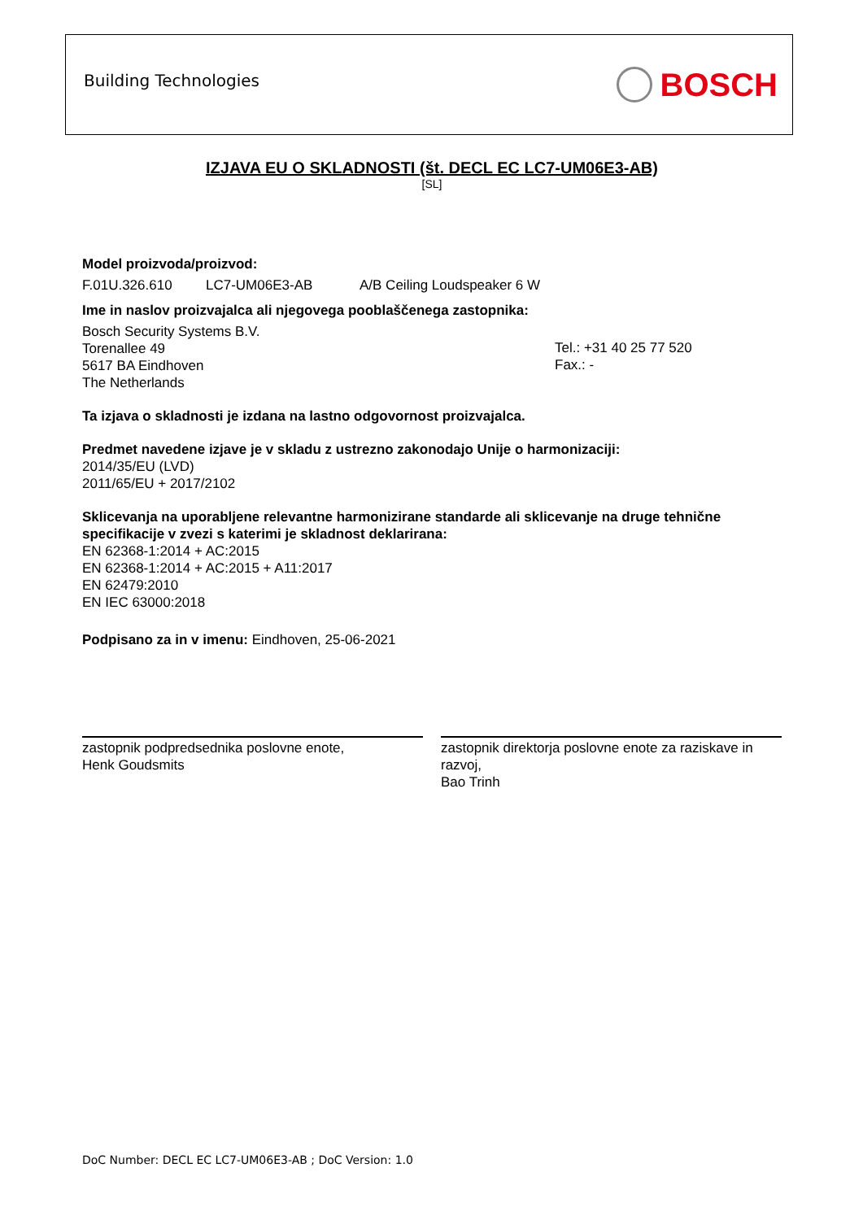Building Technologies
BOSCH
IZJAVA EU O SKLADNOSTI (št. DECL EC LC7-UM06E3-AB)
[SL]
Model proizvoda/proizvod:
F.01U.326.610 LC7-UM06E3-AB A/B Ceiling Loudspeaker 6 W
Ime in naslov proizvajalca ali njegovega pooblaščenega zastopnika:
Bosch Security Systems B.V.
Torenallee 49
5617 BA Eindhoven
The Netherlands
Tel.: +31 40 25 77 520
Fax.: -
Ta izjava o skladnosti je izdana na lastno odgovornost proizvajalca.
Predmet navedene izjave je v skladu z ustrezno zakonodajo Unije o harmonizaciji:
2014/35/EU (LVD)
2011/65/EU + 2017/2102
Sklicevanja na uporabljene relevantne harmonizirane standarde ali sklicevanje na druge tehnične specifikacije v zvezi s katerimi je skladnost deklarirana:
EN 62368-1:2014 + AC:2015
EN 62368-1:2014 + AC:2015 + A11:2017
EN 62479:2010
EN IEC 63000:2018
Podpisano za in v imenu: Eindhoven, 25-06-2021
zastopnik podpredsednika poslovne enote,
Henk Goudsmits
zastopnik direktorja poslovne enote za raziskave in razvoj,
Bao Trinh
DoC Number: DECL EC LC7-UM06E3-AB ; DoC Version: 1.0